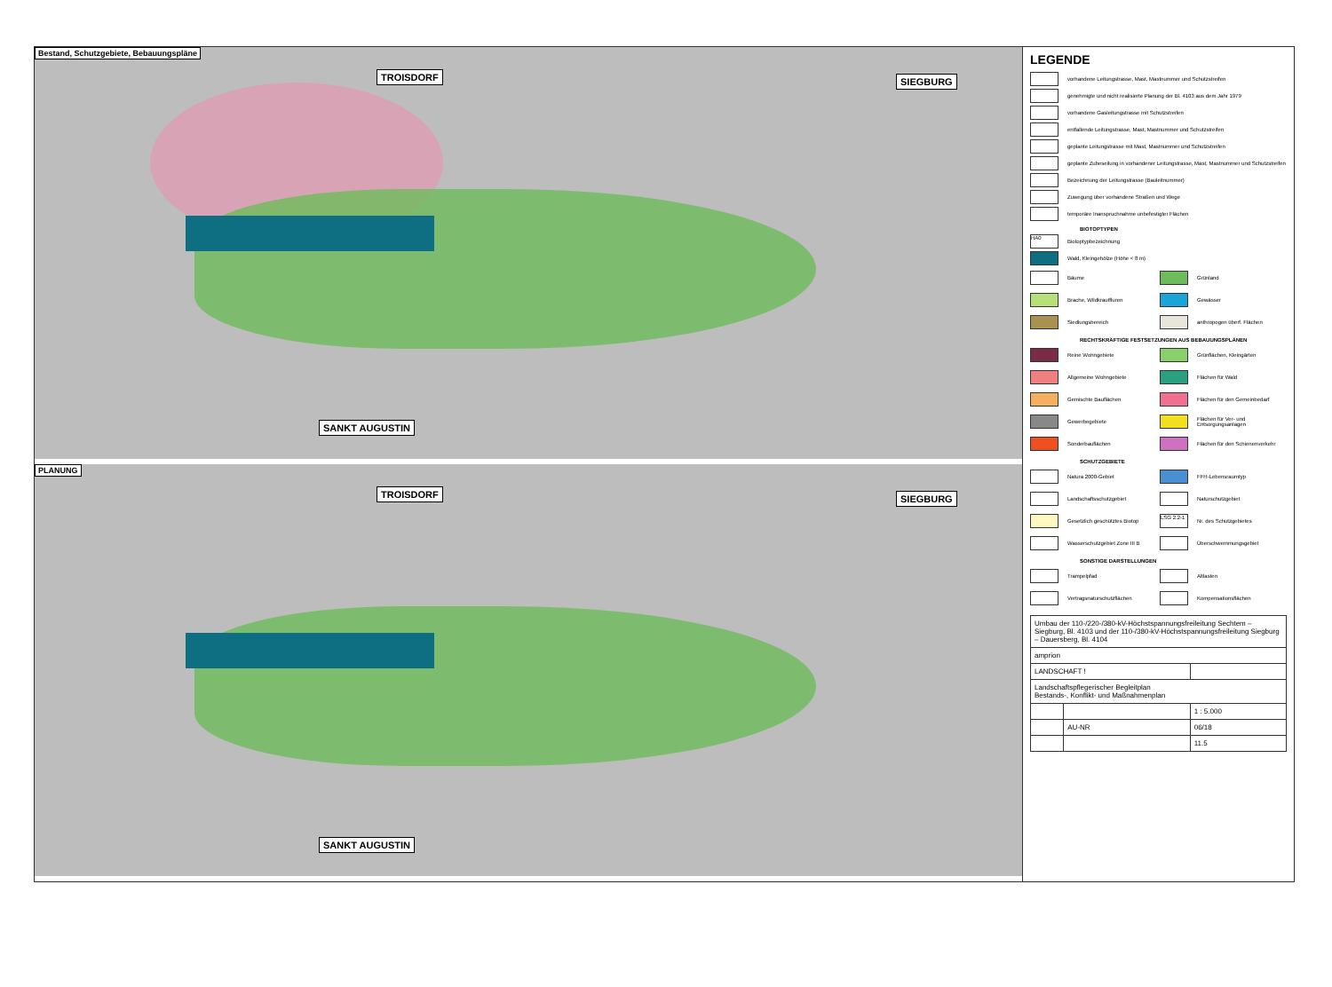Bestand, Schutzgebiete, Bebauungspläne
TROISDORF SIEGBURG
SANKT AUGUSTIN
PLANUNG
TROISDORF SIEGBURG
SANKT AUGUSTIN
LEGENDE
vorhandene Leitungstrasse, Mast, Mastnummer und Schutzstreifen
genehmigte und nicht realisierte Planung der Bl. 4103 aus dem Jahr 1979
vorhandene Gasleitungstrasse mit Schutzstreifen
entfallende Leitungstrasse, Mast, Mastnummer und Schutzstreifen
geplante Leitungstrasse mit Mast, Mastnummer und Schutzstreifen
geplante Zubeseilung in vorhandener Leitungstrasse, Mast, Mastnummer und Schutzstreifen
Bezeichnung der Leitungstrasse (Bauleitnummer)
Zuwegung über vorhandene Straßen und Wege
temporäre Inanspruchnahme unbefestigter Flächen
BIOTOPTYPEN
HA0 Biotoptypbezeichnung
Wald, Kleingehölze (Höhe < 8 m)
Bäume
Grünland
Brache, Wildkrautfluren
Gewässer
Siedlungsbereich
anthropogen überf. Flächen
RECHTSKRÄFTIGE FESTSETZUNGEN AUS BEBAUUNGSPLÄNEN
Reine Wohngebiete
Grünflächen, Kleingärten
Allgemeine Wohngebiete
Flächen für Wald
Gemischte Bauflächen
Flächen für den Gemeinbedarf
Gewerbegebiete
Flächen für Ver- und Entsorgungsanlagen
Sonderbauflächen
Flächen für den Schienenverkehr
SCHUTZGEBIETE
Natura 2000-Gebiet
FFH-Lebensraumtyp
Landschaftsschutzgebiet
Naturschutzgebiet
Gesetzlich geschütztes Biotop
LSG 2.2-1 Nr. des Schutzgebietes
Wasserschutzgebiet Zone III B
Überschwemmungsgebiet
SONSTIGE DARSTELLUNGEN
Trampelpfad
Altlasten
Vertragsnaturschutzflächen
Kompensationsflächen
| Umbau der 110-/220-/380-kV-Höchstspannungsfreileitung Sechtem – Siegburg, Bl. 4103 und der 110-/380-kV-Höchstspannungsfreileitung Siegburg – Dauersberg, Bl. 4104 | | |
| amprion | | |
| LANDSCHAFT ! | | |
| Landschaftspflegerischer Begleitplan Bestands-, Konflikt- und Maßnahmenplan | | |
| | | 1 : 5.000 |
| | AU-NR | 06/18 |
| | | 11.5 |